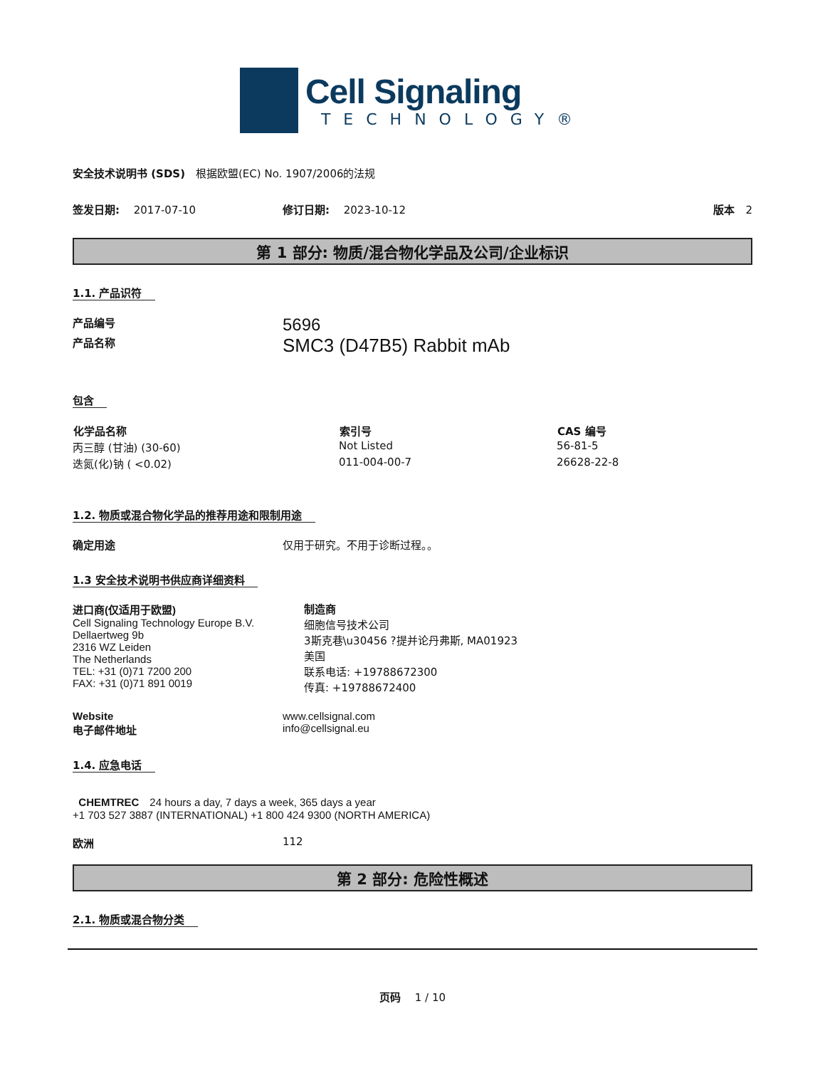Cell Signaling
TECHNOLOGY®
安全技术说明书 (SDS)　根据欧盟(EC) No. 1907/2006的法规
签发日期:　 2017-07-10 修订日期:　 2023-10-12 版本　2
第 1 部分: 物质/混合物化学品及公司/企业标识
1.1. 产品识符
产品编号
5696
产品名称
SMC3 (D47B5) Rabbit mAb
包含
| 化学品名称 | 索引号 | CAS 编号 |
| --- | --- | --- |
| 丙三醇 (甘油) (30-60) | Not Listed | 56-81-5 |
| 迭氮(化)钠 ( <0.02) | 011-004-00-7 | 26628-22-8 |
1.2. 物质或混合物化学品的推荐用途和限制用途
确定用途 仅用于研究。不用于诊断过程。。
1.3 安全技术说明书供应商详细资料
进口商(仅适用于欧盟)
Cell Signaling Technology Europe B.V.
Dellaertweg 9b
2316 WZ Leiden
The Netherlands
TEL: +31 (0)71 7200 200
FAX: +31 (0)71 891 0019
制造商
细胞信号技术公司
3斯克巷\u30456 ?提并论丹弗斯, MA01923
美国
联系电话: +19788672300
传真: +19788672400
Website
电子邮件地址
www.cellsignal.com
info@cellsignal.eu
1.4. 应急电话
CHEMTREC　24 hours a day, 7 days a week, 365 days a year
+1 703 527 3887 (INTERNATIONAL) +1 800 424 9300 (NORTH AMERICA)
欧洲 112
第 2 部分: 危险性概述
2.1. 物质或混合物分类
页码　 1 / 10